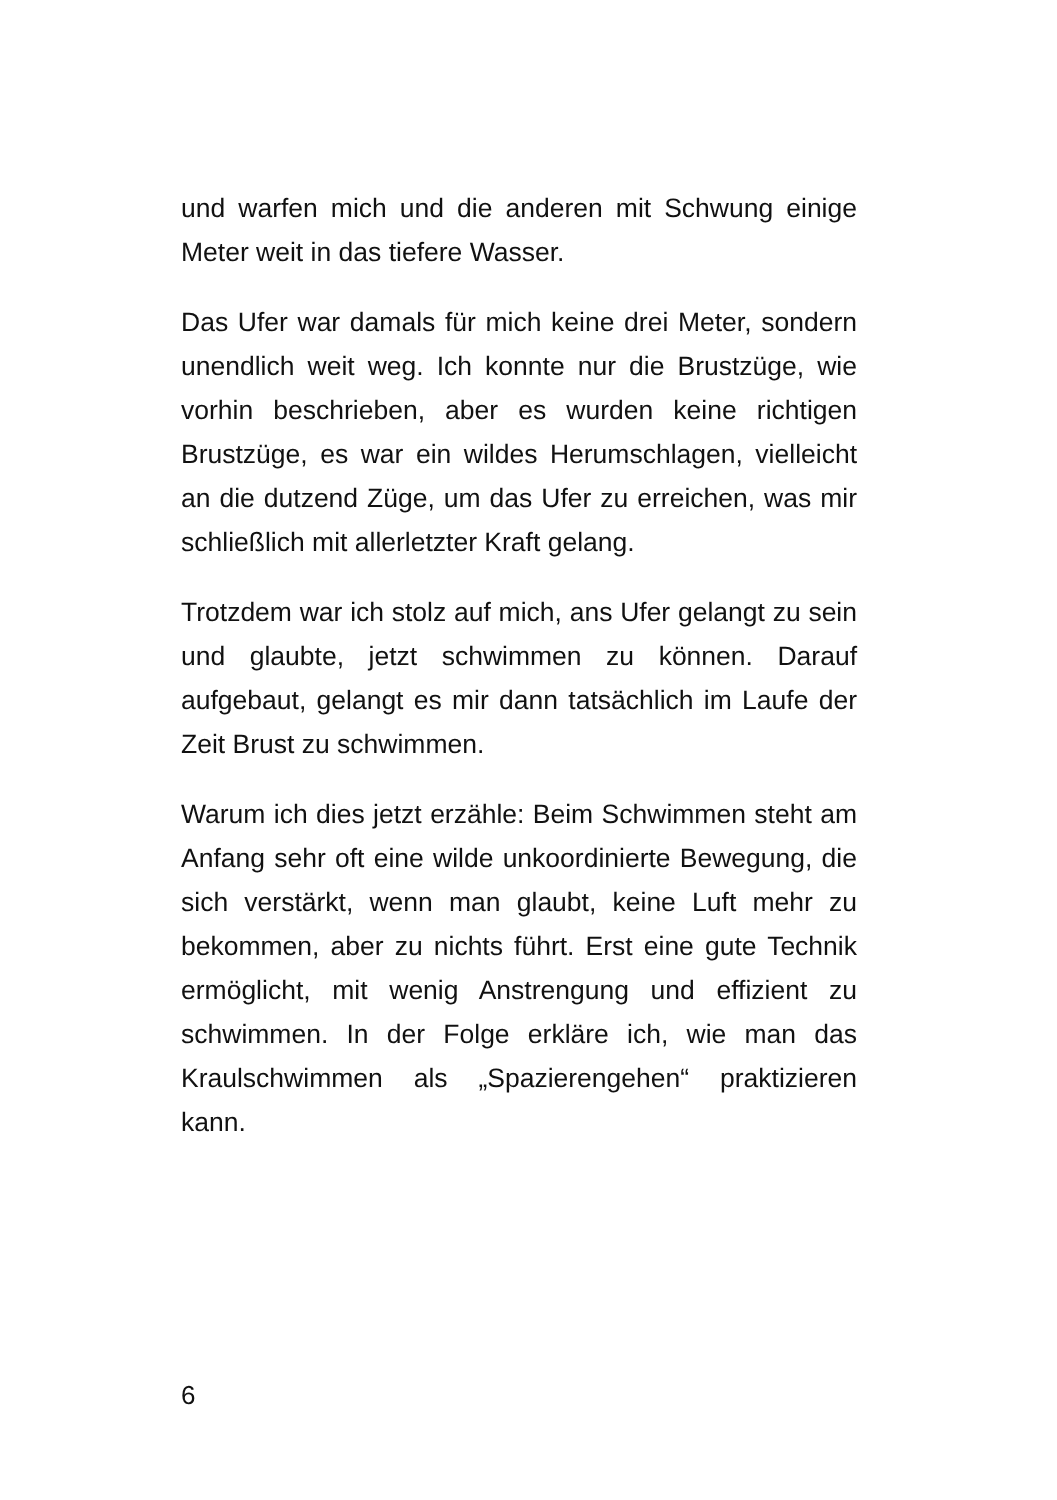und warfen mich und die anderen mit Schwung einige Meter weit in das tiefere Wasser.
Das Ufer war damals für mich keine drei Meter, sondern unendlich weit weg. Ich konnte nur die Brustzüge, wie vorhin beschrieben, aber es wurden keine richtigen Brustzüge, es war ein wildes Herumschlagen, vielleicht an die dutzend Züge, um das Ufer zu erreichen, was mir schließlich mit allerletzter Kraft gelang.
Trotzdem war ich stolz auf mich, ans Ufer gelangt zu sein und glaubte, jetzt schwimmen zu können. Darauf aufgebaut, gelangt es mir dann tatsächlich im Laufe der Zeit Brust zu schwimmen.
Warum ich dies jetzt erzähle: Beim Schwimmen steht am Anfang sehr oft eine wilde unkoordinierte Bewegung, die sich verstärkt, wenn man glaubt, keine Luft mehr zu bekommen, aber zu nichts führt. Erst eine gute Technik ermöglicht, mit wenig Anstrengung und effizient zu schwimmen. In der Folge erkläre ich, wie man das Kraulschwimmen als „Spazierengehen“ praktizieren kann.
6